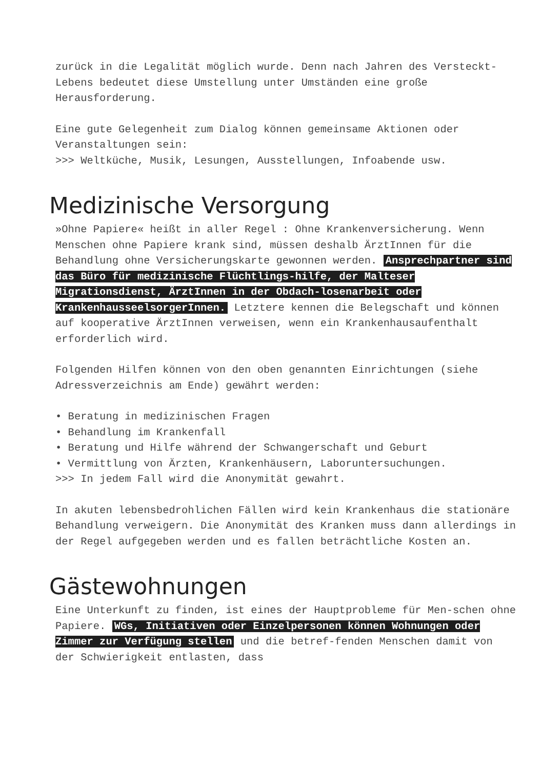zurück in die Legalität möglich wurde. Denn nach Jahren des Versteckt-Lebens bedeutet diese Umstellung unter Umständen eine große Herausforderung.
Eine gute Gelegenheit zum Dialog können gemeinsame Aktionen oder Veranstaltungen sein:
>>> Weltküche, Musik, Lesungen, Ausstellungen, Infoabende usw.
Medizinische Versorgung
»Ohne Papiere« heißt in aller Regel : Ohne Krankenversicherung. Wenn Menschen ohne Papiere krank sind, müssen deshalb ÄrztInnen für die Behandlung ohne Versicherungskarte gewonnen werden. Ansprechpartner sind das Büro für medizinische Flüchtlings-hilfe, der Malteser Migrationsdienst, ÄrztInnen in der Obdach-losenarbeit oder KrankenhausseelsorgerInnen. Letztere kennen die Belegschaft und können auf kooperative ÄrztInnen verweisen, wenn ein Krankenhausaufenthalt erforderlich wird.
Folgenden Hilfen können von den oben genannten Einrichtungen (siehe Adressverzeichnis am Ende) gewährt werden:
• Beratung in medizinischen Fragen
• Behandlung im Krankenfall
• Beratung und Hilfe während der Schwangerschaft und Geburt
• Vermittlung von Ärzten, Krankenhäusern, Laboruntersuchungen.
>>> In jedem Fall wird die Anonymität gewahrt.
In akuten lebensbedrohlichen Fällen wird kein Krankenhaus die stationäre Behandlung verweigern. Die Anonymität des Kranken muss dann allerdings in der Regel aufgegeben werden und es fallen beträchtliche Kosten an.
Gästewohnungen
Eine Unterkunft zu finden, ist eines der Hauptprobleme für Men-schen ohne Papiere. WGs, Initiativen oder Einzelpersonen können Wohnungen oder Zimmer zur Verfügung stellen und die betref-fenden Menschen damit von der Schwierigkeit entlasten, dass